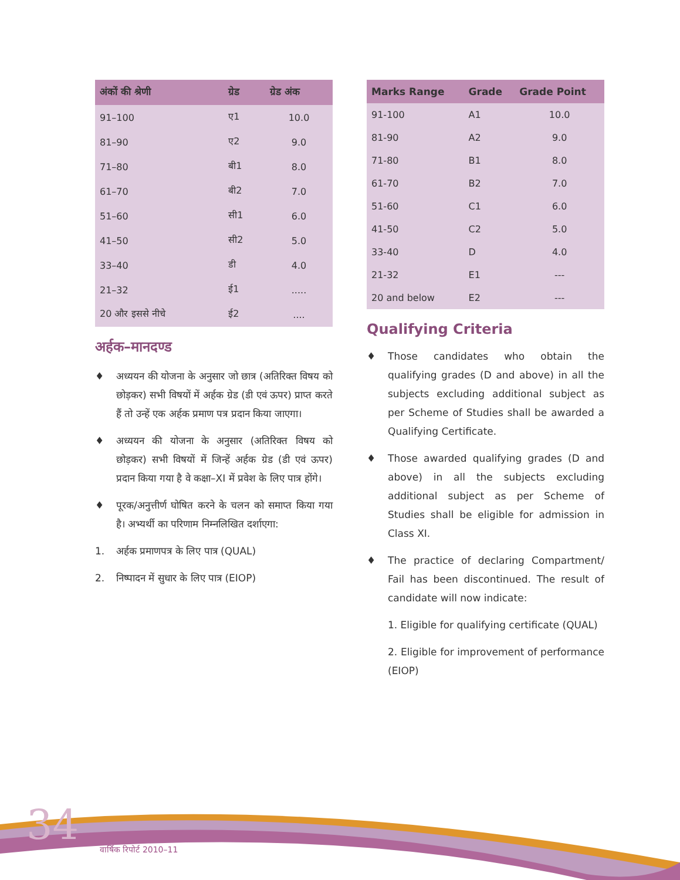| अंकों की श्रेणी | ग्रेड | ग्रेड अंक |
| --- | --- | --- |
| 91–100 | ए1 | 10.0 |
| 81–90 | ए2 | 9.0 |
| 71–80 | बी1 | 8.0 |
| 61–70 | बी2 | 7.0 |
| 51–60 | सी1 | 6.0 |
| 41–50 | सी2 | 5.0 |
| 33–40 | डी | 4.0 |
| 21–32 | ई1 | ..... |
| 20 और इससे नीचे | ई2 | .... |
अर्हक–मानदण्ड
♦ अध्ययन की योजना के अनुसार जो छात्र (अतिरिक्त विषय को छोड़कर) सभी विषयों में अर्हक ग्रेड (डी एवं ऊपर) प्राप्त करते हैं तो उन्हें एक अर्हक प्रमाण पत्र प्रदान किया जाएगा।
♦ अध्ययन की योजना के अनुसार (अतिरिक्त विषय को छोड़कर) सभी विषयों में जिन्हें अर्हक ग्रेड (डी एवं ऊपर) प्रदान किया गया है वे कक्षा–XI में प्रवेश के लिए पात्र होंगे।
♦ पूरक/अनुत्तीर्ण घोषित करने के चलन को समाप्त किया गया है। अभ्यर्थी का परिणाम निम्नलिखित दर्शाएगा:
1. अर्हक प्रमाणपत्र के लिए पात्र (QUAL)
2. निष्पादन में सुधार के लिए पात्र (EIOP)
| Marks Range | Grade | Grade Point |
| --- | --- | --- |
| 91-100 | A1 | 10.0 |
| 81-90 | A2 | 9.0 |
| 71-80 | B1 | 8.0 |
| 61-70 | B2 | 7.0 |
| 51-60 | C1 | 6.0 |
| 41-50 | C2 | 5.0 |
| 33-40 | D | 4.0 |
| 21-32 | E1 | --- |
| 20 and below | E2 | --- |
Qualifying Criteria
♦ Those candidates who obtain the qualifying grades (D and above) in all the subjects excluding additional subject as per Scheme of Studies shall be awarded a Qualifying Certificate.
♦ Those awarded qualifying grades (D and above) in all the subjects excluding additional subject as per Scheme of Studies shall be eligible for admission in Class XI.
♦ The practice of declaring Compartment/ Fail has been discontinued. The result of candidate will now indicate:
1. Eligible for qualifying certificate (QUAL)
2. Eligible for improvement of performance (EIOP)
34 वार्षिक रिपोर्ट 2010–11